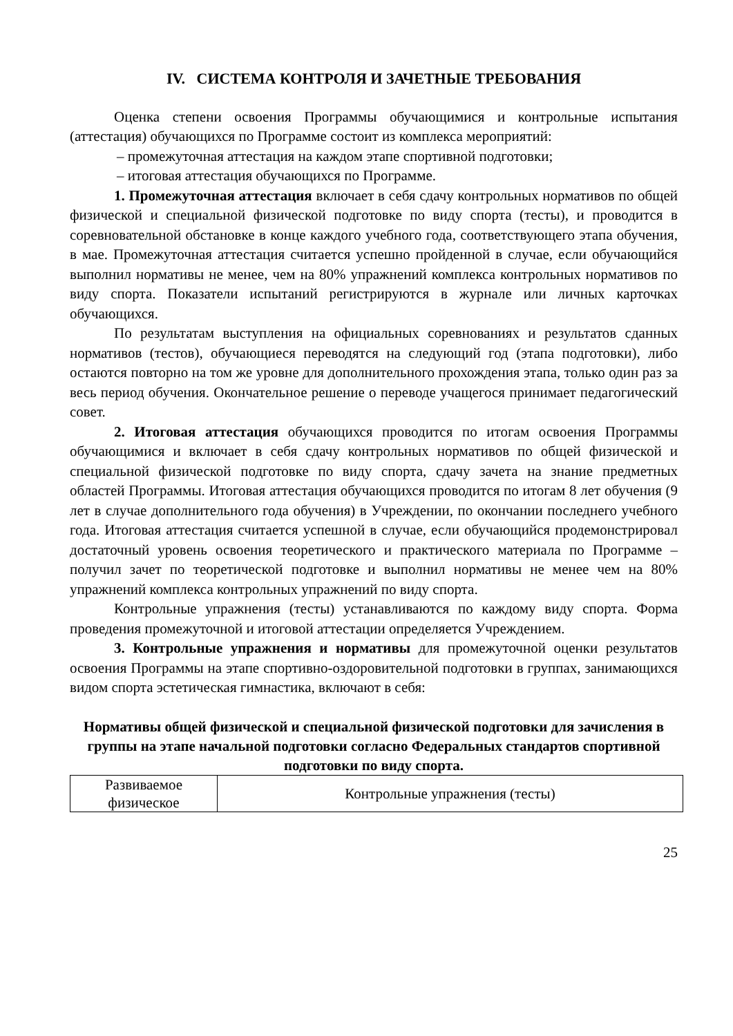IV. СИСТЕМА КОНТРОЛЯ И ЗАЧЕТНЫЕ ТРЕБОВАНИЯ
Оценка степени освоения Программы обучающимися и контрольные испытания (аттестация) обучающихся по Программе состоит из комплекса мероприятий:
– промежуточная аттестация на каждом этапе спортивной подготовки;
– итоговая аттестация обучающихся по Программе.
1. Промежуточная аттестация включает в себя сдачу контрольных нормативов по общей физической и специальной физической подготовке по виду спорта (тесты), и проводится в соревновательной обстановке в конце каждого учебного года, соответствующего этапа обучения, в мае. Промежуточная аттестация считается успешно пройденной в случае, если обучающийся выполнил нормативы не менее, чем на 80% упражнений комплекса контрольных нормативов по виду спорта. Показатели испытаний регистрируются в журнале или личных карточках обучающихся.
По результатам выступления на официальных соревнованиях и результатов сданных нормативов (тестов), обучающиеся переводятся на следующий год (этапа подготовки), либо остаются повторно на том же уровне для дополнительного прохождения этапа, только один раз за весь период обучения. Окончательное решение о переводе учащегося принимает педагогический совет.
2. Итоговая аттестация обучающихся проводится по итогам освоения Программы обучающимися и включает в себя сдачу контрольных нормативов по общей физической и специальной физической подготовке по виду спорта, сдачу зачета на знание предметных областей Программы. Итоговая аттестация обучающихся проводится по итогам 8 лет обучения (9 лет в случае дополнительного года обучения) в Учреждении, по окончании последнего учебного года. Итоговая аттестация считается успешной в случае, если обучающийся продемонстрировал достаточный уровень освоения теоретического и практического материала по Программе – получил зачет по теоретической подготовке и выполнил нормативы не менее чем на 80% упражнений комплекса контрольных упражнений по виду спорта.
Контрольные упражнения (тесты) устанавливаются по каждому виду спорта. Форма проведения промежуточной и итоговой аттестации определяется Учреждением.
3. Контрольные упражнения и нормативы для промежуточной оценки результатов освоения Программы на этапе спортивно-оздоровительной подготовки в группах, занимающихся видом спорта эстетическая гимнастика, включают в себя:
Нормативы общей физической и специальной физической подготовки для зачисления в группы на этапе начальной подготовки согласно Федеральных стандартов спортивной подготовки по виду спорта.
| Развиваемое физическое | Контрольные упражнения (тесты) |
25